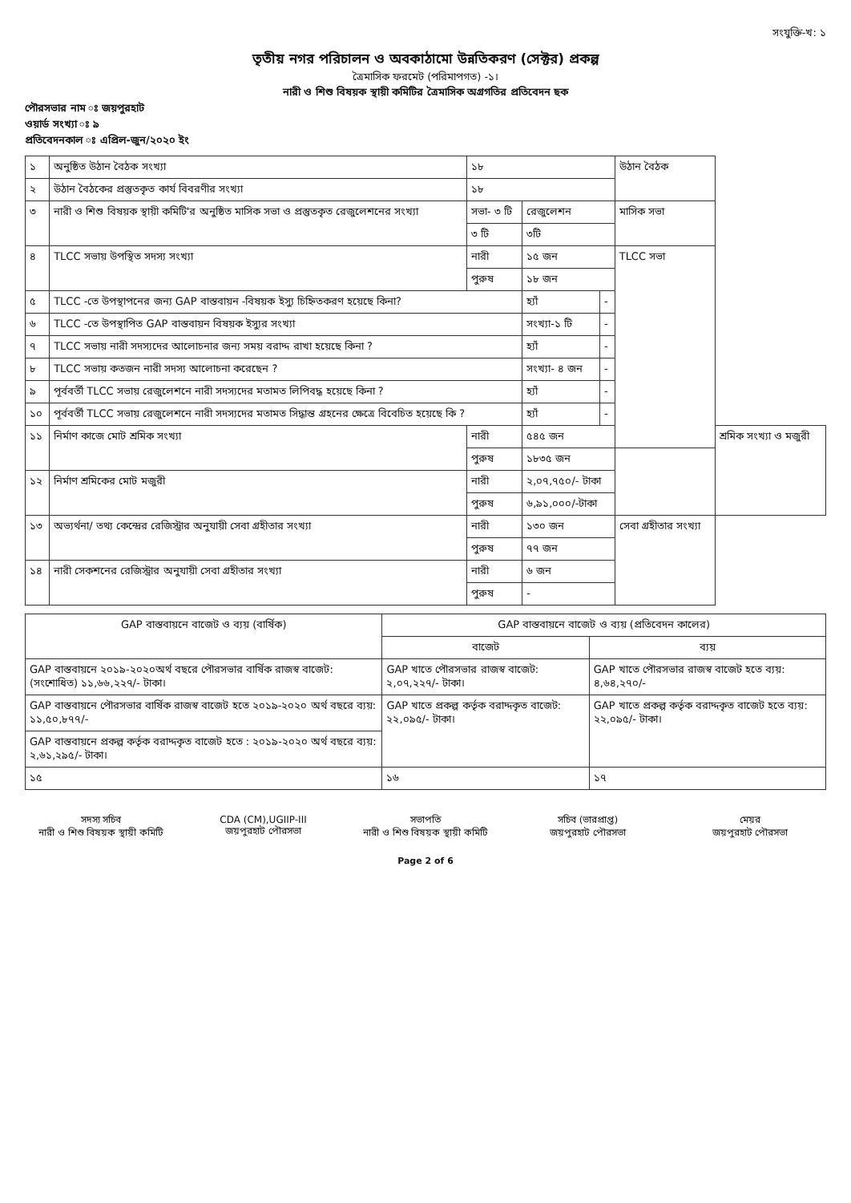সংযুক্তি-খ: ১
তৃতীয় নগর পরিচালন ও অবকাঠামো উন্নতিকরণ (সেক্টর) প্রকল্প
ত্রৈমাসিক ফরমেট (পরিমাপগত) -১।
নারী ও শিশু বিষয়ক স্থায়ী কমিটির ত্রৈমাসিক অগ্রগতির প্রতিবেদন ছক
পৌরসভার নাম ঃ জয়পুরহাট
ওয়ার্ড সংখ্যা ঃ ৯
প্রতিবেদনকাল ঃ এপ্রিল-জুন/২০২০ ইং
| ১ | অনুষ্ঠিত উঠান বৈঠক সংখ্যা | ১৮ | | | উঠান বৈঠক | |
| ২ | উঠান বৈঠকের প্রস্তুতকৃত কার্য বিবরণীর সংখ্যা | ১৮ | | | | |
| ৩ | নারী ও শিশু বিষয়ক স্থায়ী কমিটি'র অনুষ্ঠিত মাসিক সভা ও প্রস্তুতকৃত রেজুলেশনের সংখ্যা | সভা- ৩ টি | রেজুলেশন | | মাসিক সভা | |
| | | ৩ টি | ৩টি | | | |
| ৪ | TLCC সভায় উপস্থিত সদস্য সংখ্যা | নারী | ১৫ জন | | TLCC সভা | |
| | | পুরুষ | ১৮ জন | | | |
| ৫ | TLCC -তে উপস্থাপনের জন্য GAP বাস্তবায়ন -বিষয়ক ইস্যু চিহ্নিতকরণ হয়েছে কিনা? | | হ্যাঁ | - | | |
| ৬ | TLCC -তে উপস্থাপিত GAP বাস্তবায়ন বিষয়ক ইস্যুর সংখ্যা | | সংখ্যা-১ টি | - | | |
| ৭ | TLCC সভায় নারী সদস্যদের আলোচনার জন্য সময় বরাদ্দ রাখা হয়েছে কিনা ? | | হ্যাঁ | - | | |
| ৮ | TLCC সভায় কতজন নারী সদস্য আলোচনা করেছেন ? | | সংখ্যা- ৪ জন | - | | |
| ৯ | পূর্ববর্তী TLCC সভায় রেজুলেশনে নারী সদস্যদের মতামত লিপিবদ্ধ হয়েছে কিনা ? | | হ্যাঁ | - | | |
| ১০ | পূর্ববর্তী TLCC সভায় রেজুলেশনে নারী সদস্যদের মতামত সিদ্ধান্ত গ্রহনের ক্ষেত্রে বিবেচিত হয়েছে কি ? | | হ্যাঁ | - | | |
| ১১ | নির্মাণ কাজে মোট শ্রমিক সংখ্যা | নারী | ৫৪৫ জন | | | শ্রমিক সংখ্যা ও মজুরী |
| | | পুরুষ | ১৮৩৫ জন | | | |
| ১২ | নির্মাণ শ্রমিকের মোট মজুরী | নারী | ২,০৭,৭৫০/- টাকা | | | |
| | | পুরুষ | ৬,৯১,০০০/-টাকা | | | |
| ১৩ | অভ্যর্থনা/ তথ্য কেন্দ্রের রেজিস্ট্রার অনুযায়ী সেবা গ্রহীতার সংখ্যা | নারী | ১৩০ জন | | সেবা গ্রহীতার সংখ্যা | |
| | | পুরুষ | ৭৭ জন | | | |
| ১৪ | নারী সেকশনের রেজিস্ট্রার অনুযায়ী সেবা গ্রহীতার সংখ্যা | নারী | ৬ জন | | | |
| | | পুরুষ | - | | | |
| GAP বাস্তবায়নে বাজেট ও ব্যয় (বার্ষিক) | GAP বাস্তবায়নে বাজেট ও ব্যয় (প্রতিবেদন কালের) | |
| --- | --- | --- |
| | বাজেট | ব্যয় |
| GAP বাস্তবায়নে ২০১৯-২০২০অর্থ বছরে পৌরসভার বার্ষিক রাজস্ব বাজেট:(সংশোধিত) ১১,৬৬,২২৭/- টাকা। | GAP খাতে পৌরসভার রাজস্ব বাজেট: ২,০৭,২২৭/- টাকা। | GAP খাতে পৌরসভার রাজস্ব বাজেট হতে ব্যয়: ৪,৬৪,২৭০/- |
| GAP বাস্তবায়নে পৌরসভার বার্ষিক রাজস্ব বাজেট হতে ২০১৯-২০২০ অর্থ বছরে ব্যয়: ১১,৫০,৮৭৭/- | GAP খাতে প্রকল্প কর্তৃক বরাদ্দকৃত বাজেট: ২২,০৯৫/- টাকা। | GAP খাতে প্রকল্প কর্তৃক বরাদ্দকৃত বাজেট হতে ব্যয়: ২২,০৯৫/- টাকা। |
| GAP বাস্তবায়নে প্রকল্প কর্তৃক বরাদ্দকৃত বাজেট হতে : ২০১৯-২০২০ অর্থ বছরে ব্যয়: ২,৬১,২৯৫/- টাকা। | | |
| ১৫ | ১৬ | ১৭ |
সদস্য সচিব
নারী ও শিশু বিষয়ক স্থায়ী কমিটি
CDA (CM),UGIIP-III
জয়পুরহাট পৌরসভা
সভাপতি
নারী ও শিশু বিষয়ক স্থায়ী কমিটি
সচিব (ভারপ্রাপ্ত)
জয়পুরহাট পৌরসভা
মেয়র
জয়পুরহাট পৌরসভা
Page 2 of 6